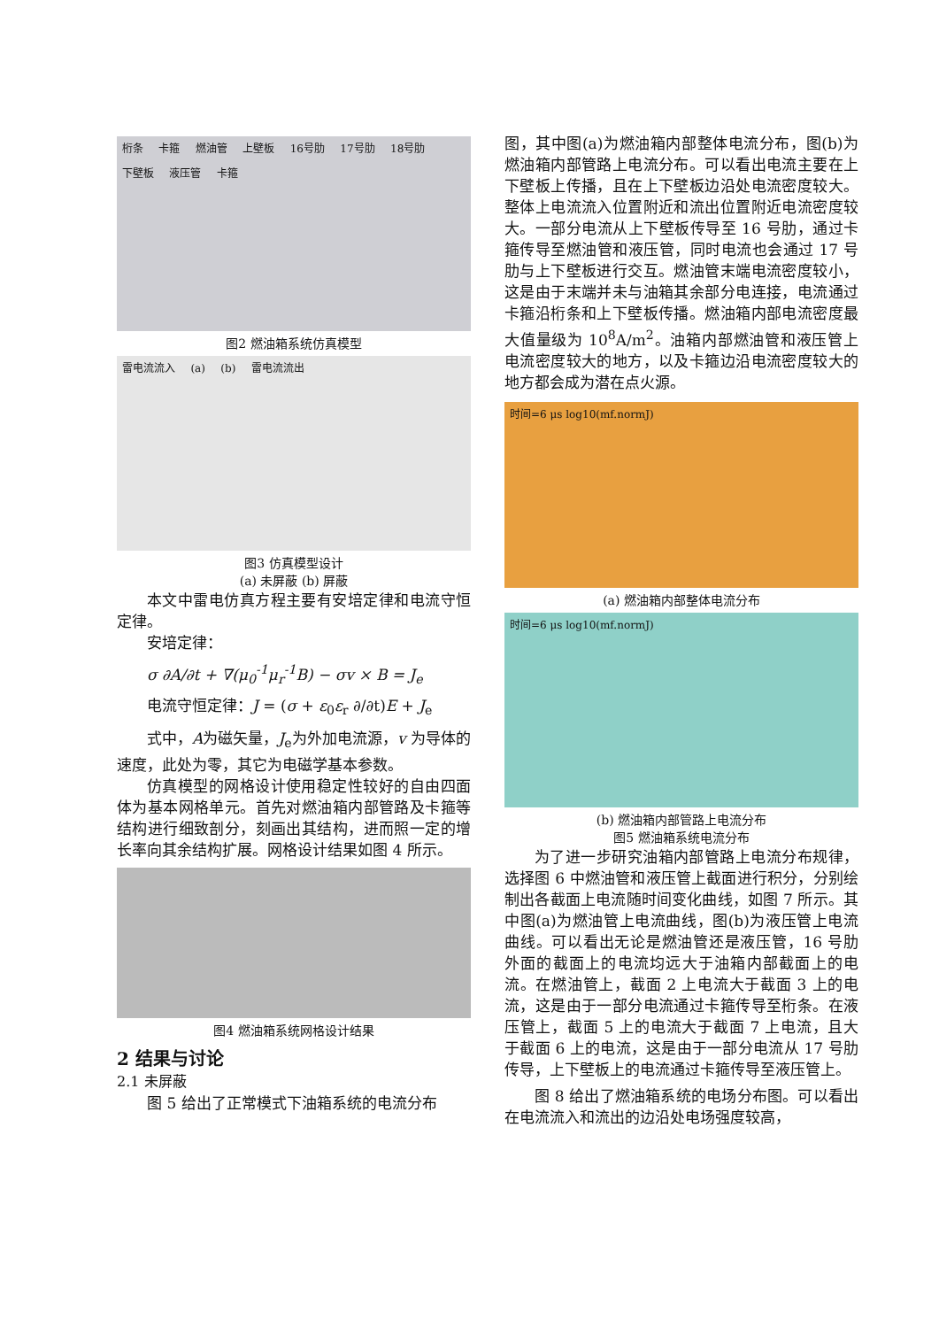桁条 卡箍 燃油管 上壁板 16号肋 17号肋 18号肋 下壁板 液压管 卡箍
图2 燃油箱系统仿真模型
雷电流流入 (a) (b) 雷电流流出
图3 仿真模型设计
(a) 未屏蔽 (b) 屏蔽
本文中雷电仿真方程主要有安培定律和电流守恒定律。
安培定律：
σ ∂A/∂t + ∇(μ<sub>0</sub><sup>-1</sup>μ<sub>r</sub><sup>-1</sup>B) − σv × B = J<sub>e</sub>
电流守恒定律：J = (σ + ε<sub>0</sub>ε<sub>r</sub> ∂/∂t)E + J<sub>e</sub>
式中，A为磁矢量，J<sub>e</sub>为外加电流源，v 为导体的速度，此处为零，其它为电磁学基本参数。
仿真模型的网格设计使用稳定性较好的自由四面体为基本网格单元。首先对燃油箱内部管路及卡箍等结构进行细致剖分，刻画出其结构，进而照一定的增长率向其余结构扩展。网格设计结果如图 4 所示。
图4 燃油箱系统网格设计结果
2 结果与讨论
2.1 未屏蔽
图 5 给出了正常模式下油箱系统的电流分布
图，其中图(a)为燃油箱内部整体电流分布，图(b)为燃油箱内部管路上电流分布。可以看出电流主要在上下壁板上传播，且在上下壁板边沿处电流密度较大。整体上电流流入位置附近和流出位置附近电流密度较大。一部分电流从上下壁板传导至 16 号肋，通过卡箍传导至燃油管和液压管，同时电流也会通过 17 号肋与上下壁板进行交互。燃油管末端电流密度较小，这是由于末端并未与油箱其余部分电连接，电流通过卡箍沿桁条和上下壁板传播。燃油箱内部电流密度最大值量级为 10<sup>8</sup>A/m<sup>2</sup>。油箱内部燃油管和液压管上电流密度较大的地方，以及卡箍边沿电流密度较大的地方都会成为潜在点火源。
时间=6 μs log10(mf.normJ)
(a) 燃油箱内部整体电流分布
时间=6 μs log10(mf.normJ)
(b) 燃油箱内部管路上电流分布
图5 燃油箱系统电流分布
为了进一步研究油箱内部管路上电流分布规律，选择图 6 中燃油管和液压管上截面进行积分，分别绘制出各截面上电流随时间变化曲线，如图 7 所示。其中图(a)为燃油管上电流曲线，图(b)为液压管上电流曲线。可以看出无论是燃油管还是液压管，16 号肋外面的截面上的电流均远大于油箱内部截面上的电流。在燃油管上，截面 2 上电流大于截面 3 上的电流，这是由于一部分电流通过卡箍传导至桁条。在液压管上，截面 5 上的电流大于截面 7 上电流，且大于截面 6 上的电流，这是由于一部分电流从 17 号肋传导，上下壁板上的电流通过卡箍传导至液压管上。
图 8 给出了燃油箱系统的电场分布图。可以看出在电流流入和流出的边沿处电场强度较高，